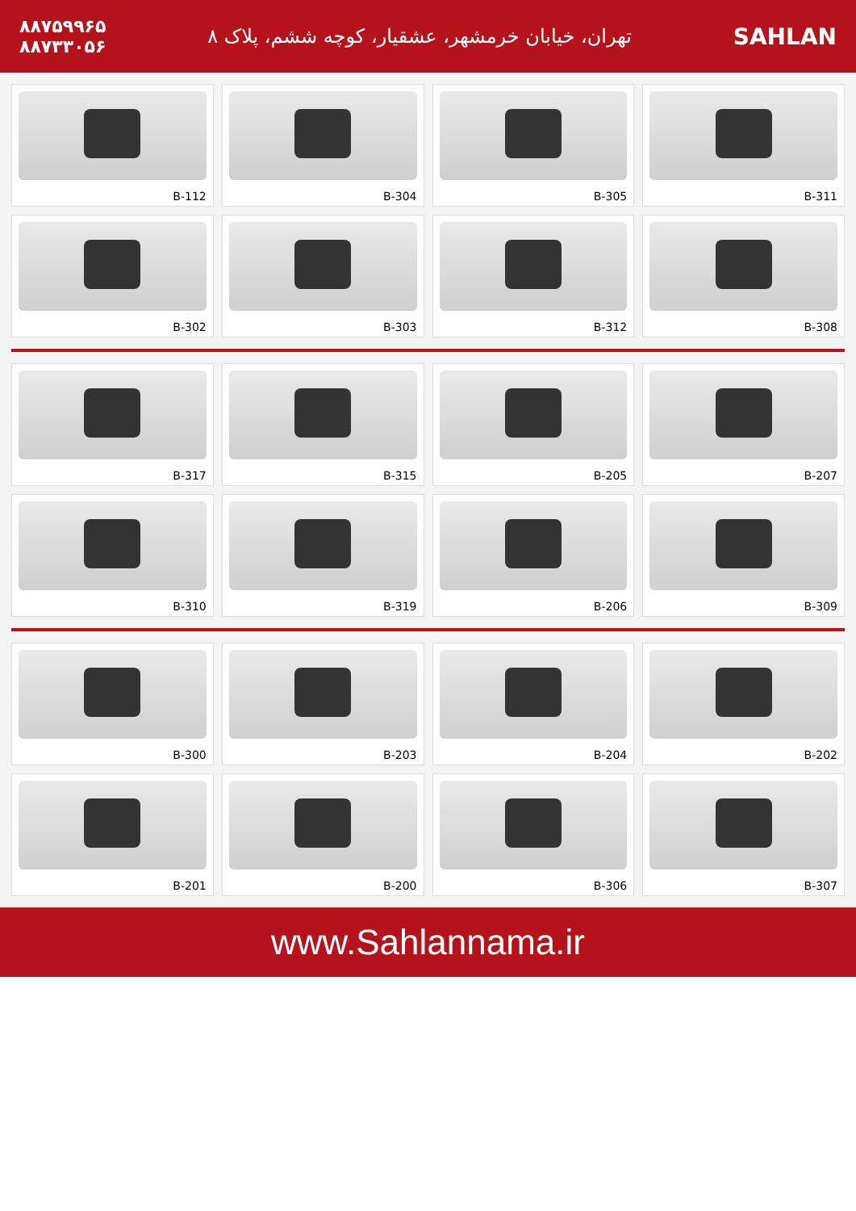SAHLAN
تهران، خیابان خرمشهر، عشقیار، کوچه ششم، پلاک ۸
۸۸۷۵۹۹۶۵
۸۸۷۳۳۰۵۶
B-112
B-304
B-305
B-311
B-302
B-303
B-312
B-308
B-317
B-315
B-205
B-207
B-310
B-319
B-206
B-309
B-300
B-203
B-204
B-202
B-201
B-200
B-306
B-307
www.Sahlannama.ir